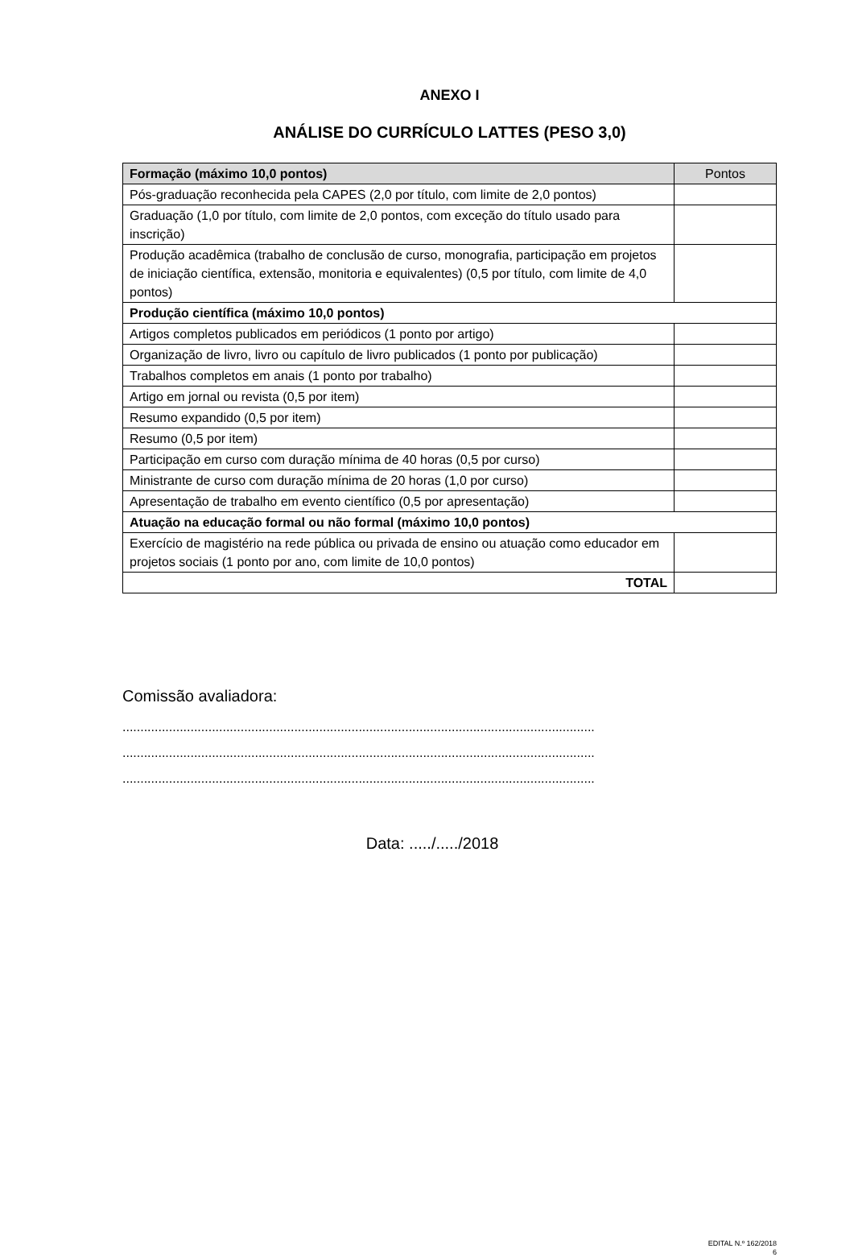ANEXO I
ANÁLISE DO CURRÍCULO LATTES (PESO 3,0)
| Formação (máximo 10,0 pontos) | Pontos |
| --- | --- |
| Pós-graduação reconhecida pela CAPES (2,0 por título, com limite de 2,0 pontos) | |
| Graduação (1,0 por título, com limite de 2,0 pontos, com exceção do título usado para inscrição) | |
| Produção acadêmica (trabalho de conclusão de curso, monografia, participação em projetos de iniciação científica, extensão, monitoria e equivalentes) (0,5 por título, com limite de 4,0 pontos) | |
| Produção científica (máximo 10,0 pontos) | |
| Artigos completos publicados em periódicos (1 ponto por artigo) | |
| Organização de livro, livro ou capítulo de livro publicados (1 ponto por publicação) | |
| Trabalhos completos em anais (1 ponto por trabalho) | |
| Artigo em jornal ou revista (0,5 por item) | |
| Resumo expandido (0,5 por item) | |
| Resumo (0,5 por item) | |
| Participação em curso com duração mínima de 40 horas (0,5 por curso) | |
| Ministrante de curso com duração mínima de 20 horas (1,0 por curso) | |
| Apresentação de trabalho em evento científico (0,5 por apresentação) | |
| Atuação na educação formal ou não formal (máximo 10,0 pontos) | |
| Exercício de magistério na rede pública ou privada de ensino ou atuação como educador em projetos sociais (1 ponto por ano, com limite de 10,0 pontos) | |
| TOTAL | |
Comissão avaliadora:
....................................................................................................................................
....................................................................................................................................
....................................................................................................................................
Data: ...../...../2018
EDITAL N.º 162/2018
6